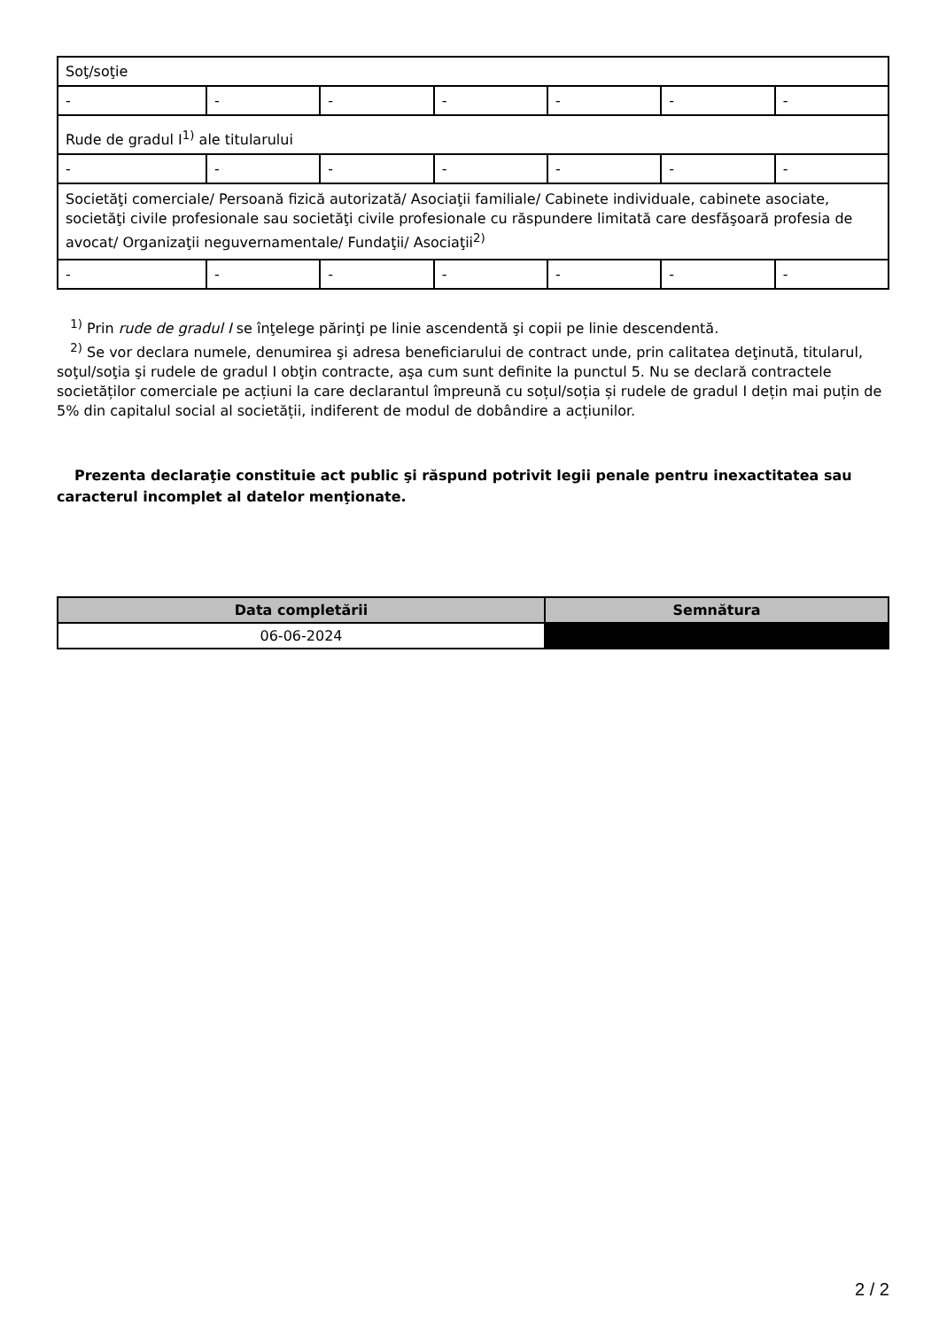| Soţ/soţie | | | | | | |
| - | - | - | - | - | - | - |
| Rude de gradul I<sup>1)</sup> ale titularului | | | | | | |
| - | - | - | - | - | - | - |
| Societăţi comerciale/ Persoană fizică autorizată/ Asociaţii familiale/ Cabinete individuale, cabinete asociate, societăţi civile profesionale sau societăţi civile profesionale cu răspundere limitată care desfăşoară profesia de avocat/ Organizaţii neguvernamentale/ Fundaţii/ Asociaţii<sup>2)</sup> | | | | | | |
| - | - | - | - | - | - | - |
<sup>1)</sup> Prin rude de gradul I se înţelege părinţi pe linie ascendentă şi copii pe linie descendentă.
<sup>2)</sup> Se vor declara numele, denumirea şi adresa beneficiarului de contract unde, prin calitatea deţinută, titularul, soţul/soţia şi rudele de gradul I obţin contracte, aşa cum sunt definite la punctul 5. Nu se declară contractele societăților comerciale pe acțiuni la care declarantul împreună cu soțul/soția și rudele de gradul I dețin mai puțin de 5% din capitalul social al societății, indiferent de modul de dobândire a acțiunilor.
Prezenta declaraţie constituie act public şi răspund potrivit legii penale pentru inexactitatea sau caracterul incomplet al datelor menţionate.
| Data completării | Semnătura |
| --- | --- |
| 06-06-2024 | |
2 / 2